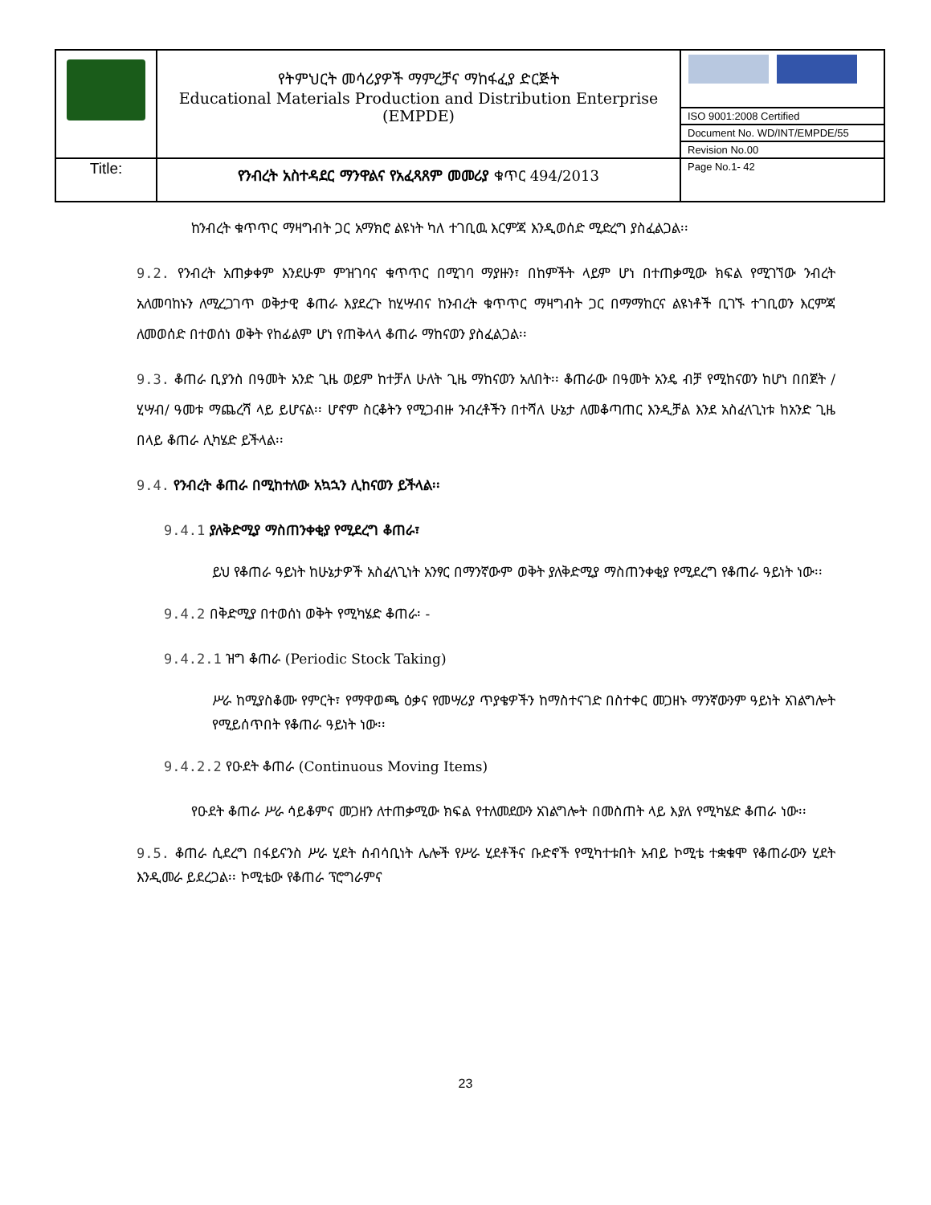| | የትምህርት መሳሪያዎች ማምረቻና ማከፋፈያ ድርጅት Educational Materials Production and Distribution Enterprise (EMPDE) | |
| | | ISO 9001:2008 Certified |
| | | Document No. WD/INT/EMPDE/55 |
| | | Revision No.00 |
| Title: | የንብረት አስተዳደር ማንዋልና የአፈጻጸም መመሪያ ቁጥር 494/2013 | Page No.1- 42 |
ከንብረት ቁጥጥር ማዛግብት ጋር አማክሮ ልዩነት ካለ ተገቢዉ እርምጃ እንዲወሰድ ሚድረግ ያስፈልጋል፡፡
9.2. የንብረት አጠቃቀም እንደሁም ምዝገባና ቁጥጥር በሚገባ ማያዙን፣ በከምችት ላይም ሆነ በተጠቃሚው ክፍል የሚገኘው ንብረት አለመባከኑን ለሚረጋገጥ ወቅታዊ ቆጠራ እያደረጉ ከሂሣብና ከንብረት ቁጥጥር ማዛግብት ጋር በማማከርና ልዩነቶች ቢገኙ ተገቢወን እርምጃ ለመወሰድ በተወሰነ ወቅት የከፊልም ሆነ የጠቅላላ ቆጠራ ማከናወን ያስፈልጋል፡፡
9.3. ቆጠራ ቢያንስ በዓመት አንድ ጊዜ ወይም ከተቻለ ሁለት ጊዜ ማከናወን አለበት፡፡ ቆጠራው በዓመት አንዴ ብቻ የሚከናወን ከሆነ በበጀት /ሂሣብ/ ዓመቱ ማጨረሻ ላይ ይሆናል፡፡ ሆኖም ስርቆትን የሚጋብዙ ንብረቶችን በተሻለ ሁኔታ ለመቆጣጠር እንዲቻል እንደ አስፈላጊነቱ ከአንድ ጊዜ በላይ ቆጠራ ሊካሄድ ይችላል፡፡
9.4. የንብረት ቆጠራ በሚከተለው አኳኋን ሊከናወን ይችላል፡፡
9.4.1 ያለቅድሚያ ማስጠንቀቂያ የሚደረግ ቆጠራ፣
ይህ የቆጠራ ዓይነት ከሁኔታዎች አስፈላጊነት አንፃር በማንኛውም ወቅት ያለቅድሚያ ማስጠንቀቂያ የሚደረግ የቆጠራ ዓይነት ነው፡፡
9.4.2 በቅድሚያ በተወሰነ ወቅት የሚካሄድ ቆጠራ፡ -
9.4.2.1 ዝግ ቆጠራ (Periodic Stock Taking)
ሥራ ከሚያስቆሙ የምርት፣ የማዋወጫ ዕቃና የመሣሪያ ጥያቄዎችን ከማስተናገድ በስተቀር መጋዘኑ ማንኛውንም ዓይነት አገልግሎት የሚይሰጥበት የቆጠራ ዓይነት ነው፡፡
9.4.2.2 የዑደት ቆጠራ (Continuous Moving Items)
የዑደት ቆጠራ ሥራ ሳይቆምና መጋዘን ለተጠቃሚው ክፍል የተለመደውን አገልግሎት በመስጠት ላይ እያለ የሚካሄድ ቆጠራ ነው፡፡
9.5. ቆጠራ ሲደረግ በፋይናንስ ሥራ ሂደት ሰብሳቢነት ሌሎች የሥራ ሂደቶችና ቡድኖች የሚካተቱበት አብይ ኮሚቴ ተቋቁሞ የቆጠራውን ሂደት እንዲመራ ይደረጋል፡፡ ኮሚቴው የቆጠራ ፕሮግራምና
23